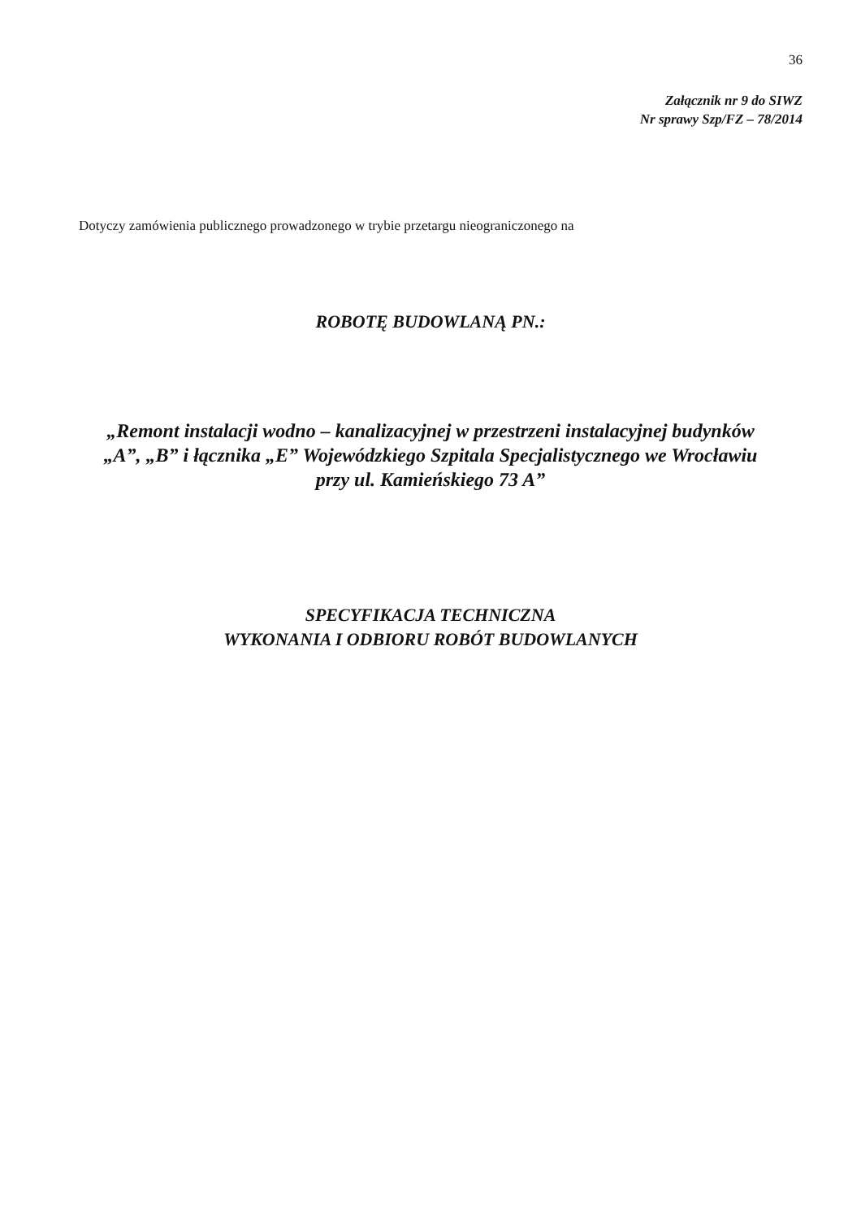36
Załącznik nr 9 do SIWZ
Nr sprawy Szp/FZ – 78/2014
Dotyczy zamówienia publicznego prowadzonego w trybie przetargu nieograniczonego na
ROBOTĘ BUDOWLANĄ PN.:
„Remont instalacji wodno – kanalizacyjnej w przestrzeni instalacyjnej budynków
„A”, „B” i łącznika „E” Wojewódzkiego Szpitala Specjalistycznego we Wrocławiu
przy ul. Kamieńskiego 73 A”
SPECYFIKACJA TECHNICZNA
WYKONANIA I ODBIORU ROBÓT BUDOWLANYCH